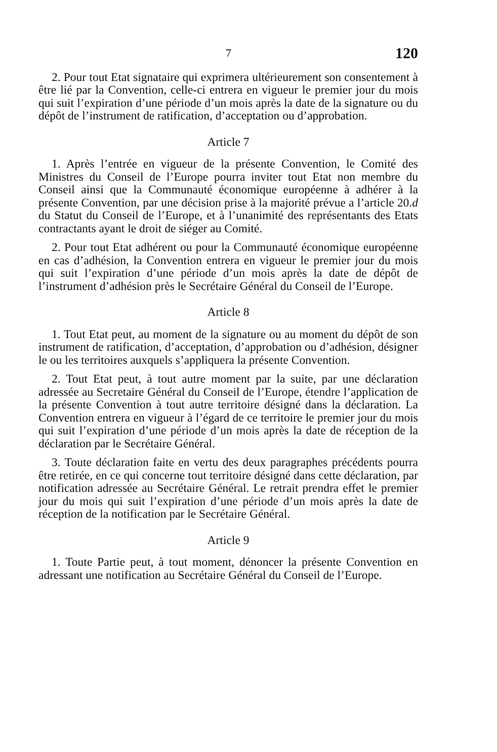7 120
2. Pour tout Etat signataire qui exprimera ultérieurement son consentement à être lié par la Convention, celle-ci entrera en vigueur le premier jour du mois qui suit l’expiration d’une période d’un mois après la date de la signature ou du dépôt de l’instrument de ratification, d’acceptation ou d’approbation.
Article 7
1. Après l’entrée en vigueur de la présente Convention, le Comité des Ministres du Conseil de l’Europe pourra inviter tout Etat non membre du Conseil ainsi que la Communauté économique européenne à adhérer à la présente Convention, par une décision prise à la majorité prévue a l’article 20.d du Statut du Conseil de l’Europe, et à l’unanimité des représentants des Etats contractants ayant le droit de siéger au Comité.
2. Pour tout Etat adhérent ou pour la Communauté économique européenne en cas d’adhésion, la Convention entrera en vigueur le premier jour du mois qui suit l’expiration d’une période d’un mois après la date de dépôt de l’instrument d’adhésion près le Secrétaire Général du Conseil de l’Europe.
Article 8
1. Tout Etat peut, au moment de la signature ou au moment du dépôt de son instrument de ratification, d’acceptation, d’approbation ou d’adhésion, désigner le ou les territoires auxquels s’appliquera la présente Convention.
2. Tout Etat peut, à tout autre moment par la suite, par une déclaration adressée au Secretaire Général du Conseil de l’Europe, étendre l’application de la présente Convention à tout autre territoire désigné dans la déclaration. La Convention entrera en vigueur à l’égard de ce territoire le premier jour du mois qui suit l’expiration d’une période d’un mois après la date de réception de la déclaration par le Secrétaire Général.
3. Toute déclaration faite en vertu des deux paragraphes précédents pourra être retirée, en ce qui concerne tout territoire désigné dans cette déclaration, par notification adressée au Secrétaire Général. Le retrait prendra effet le premier jour du mois qui suit l’expiration d’une période d’un mois après la date de réception de la notification par le Secrétaire Général.
Article 9
1. Toute Partie peut, à tout moment, dénoncer la présente Convention en adressant une notification au Secrétaire Général du Conseil de l’Europe.